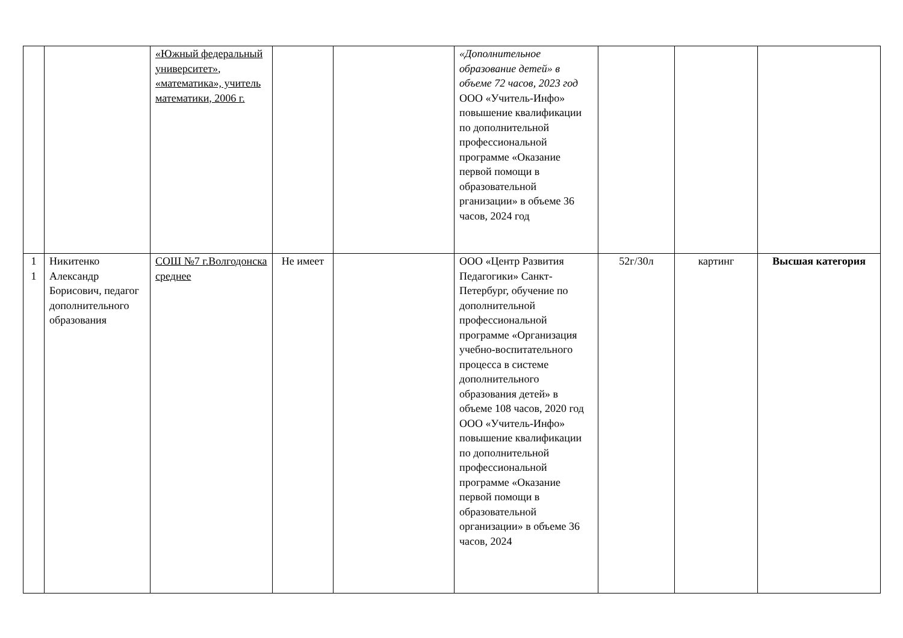| | | «Южный федеральный университет», «математика», учитель математики, 2006 г. | | | «Дополнительное образование детей» в объеме 72 часов, 2023 год ООО «Учитель-Инфо» повышение квалификации по дополнительной профессиональной программе «Оказание первой помощи в образовательной рганизации» в объеме 36 часов, 2024 год | | | |
| 1 1 | Никитенко Александр Борисович, педагог дополнительного образования | СОШ №7 г.Волгодонска среднее | Не имеет | | ООО «Центр Развития Педагогики» Санкт-Петербург, обучение по дополнительной профессиональной программе «Организация учебно-воспитательного процесса в системе дополнительного образования детей» в объеме 108 часов, 2020 год ООО «Учитель-Инфо» повышение квалификации по дополнительной профессиональной программе «Оказание первой помощи в образовательной организации» в объеме 36 часов, 2024 | 52г/30л | картинг | Высшая категория |